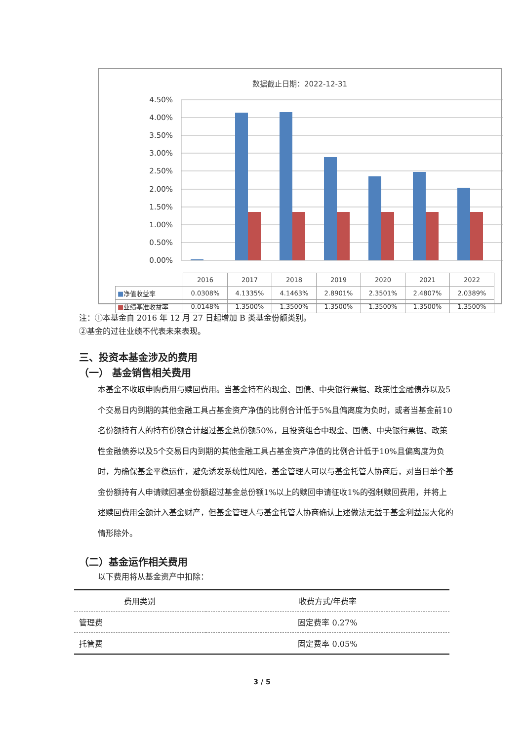数据截止日期：2022-12-31
4.50%
4.00%
3.50%
3.00%
2.50%
2.00%
1.50%
1.00%
0.50%
0.00%
| | 2016 | 2017 | 2018 | 2019 | 2020 | 2021 | 2022 |
| ■ 净值收益率 | 0.0308% | 4.1335% | 4.1463% | 2.8901% | 2.3501% | 2.4807% | 2.0389% |
| ■ 业绩基准收益率 | 0.0148% | 1.3500% | 1.3500% | 1.3500% | 1.3500% | 1.3500% | 1.3500% |
注：①本基金自 2016 年 12 月 27 日起增加 B 类基金份额类别。
②基金的过往业绩不代表未来表现。
三、投资本基金涉及的费用
（一） 基金销售相关费用
本基金不收取申购费用与赎回费用。当基金持有的现金、国债、中央银行票据、政策性金融债券以及5个交易日内到期的其他金融工具占基金资产净值的比例合计低于5%且偏离度为负时，或者当基金前10名份额持有人的持有份额合计超过基金总份额50%，且投资组合中现金、国债、中央银行票据、政策性金融债券以及5个交易日内到期的其他金融工具占基金资产净值的比例合计低于10%且偏离度为负时，为确保基金平稳运作，避免诱发系统性风险，基金管理人可以与基金托管人协商后，对当日单个基金份额持有人申请赎回基金份额超过基金总份额1%以上的赎回申请征收1%的强制赎回费用，并将上述赎回费用全额计入基金财产，但基金管理人与基金托管人协商确认上述做法无益于基金利益最大化的情形除外。
（二）基金运作相关费用
以下费用将从基金资产中扣除：
| 费用类别 | 收费方式/年费率 |
| --- | --- |
| 管理费 | 固定费率 0.27% |
| 托管费 | 固定费率 0.05% |
3 / 5